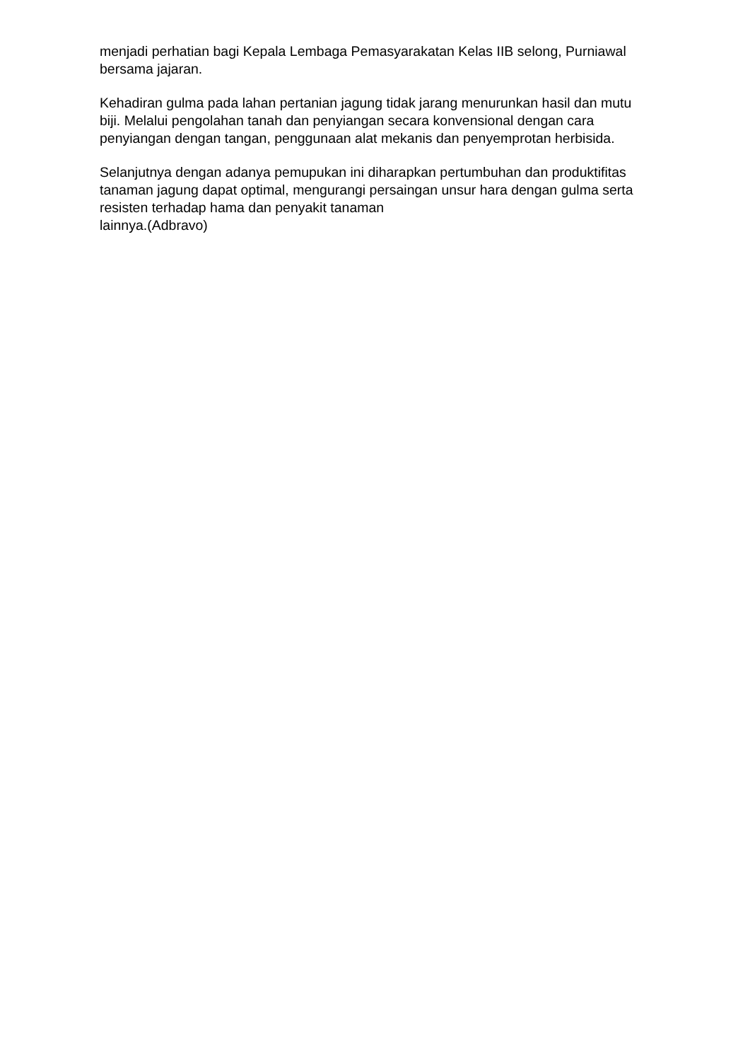menjadi perhatian bagi Kepala Lembaga Pemasyarakatan Kelas IIB selong, Purniawal bersama jajaran.
Kehadiran gulma pada lahan pertanian jagung tidak jarang menurunkan hasil dan mutu biji. Melalui pengolahan tanah dan penyiangan secara konvensional dengan cara penyiangan dengan tangan, penggunaan alat mekanis dan penyemprotan herbisida.
Selanjutnya dengan adanya pemupukan ini diharapkan pertumbuhan dan produktifitas tanaman jagung dapat optimal, mengurangi persaingan unsur hara dengan gulma serta resisten terhadap hama dan penyakit tanaman
lainnya.(Adbravo)